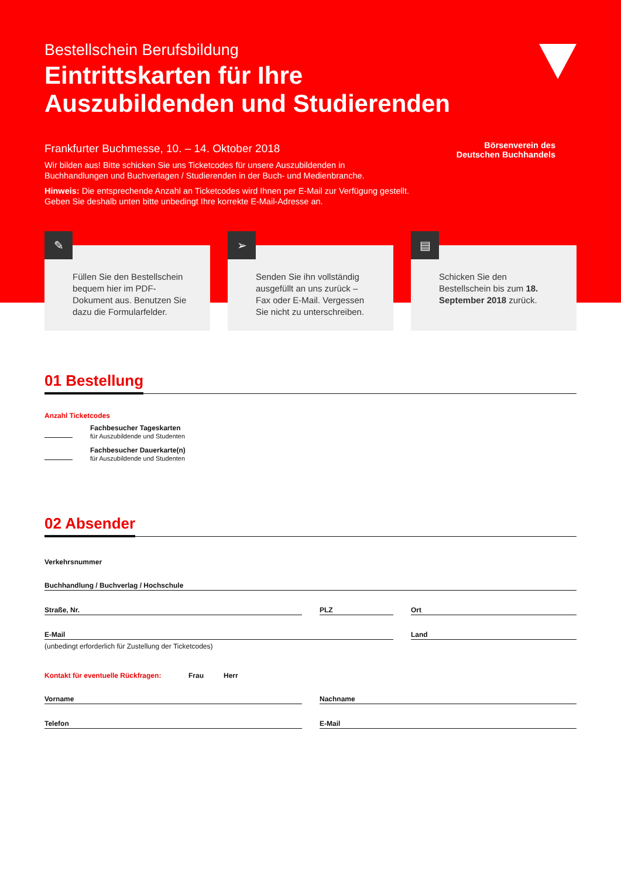Börsenverein des
Deutschen Buchhandels
Bestellschein Berufsbildung
Eintrittskarten für Ihre
Auszubildenden und Studierenden
Frankfurter Buchmesse, 10. – 14. Oktober 2018
Wir bilden aus! Bitte schicken Sie uns Ticketcodes für unsere Auszubildenden in Buchhandlungen und Buchverlagen / Studierenden in der Buch- und Medienbranche.
Hinweis: Die entsprechende Anzahl an Ticketcodes wird Ihnen per E-Mail zur Verfügung gestellt. Geben Sie deshalb unten bitte unbedingt Ihre korrekte E-Mail-Adresse an.
✎
Füllen Sie den Bestellschein bequem hier im PDF-Dokument aus. Benutzen Sie dazu die Formularfelder.
➢
Senden Sie ihn vollständig ausgefüllt an uns zurück – Fax oder E-Mail. Vergessen Sie nicht zu unterschreiben.
▤
Schicken Sie den Bestellschein bis zum 18. September 2018 zurück.
01 Bestellung
Anzahl Ticketcodes
Fachbesucher Tageskarten
für Auszubildende und Studenten
Fachbesucher Dauerkarte(n)
für Auszubildende und Studenten
02 Absender
Verkehrsnummer
Buchhandlung / Buchverlag / Hochschule
Straße, Nr. PLZ Ort
E-Mail
(unbedingt erforderlich für Zustellung der Ticketcodes)
Land
Kontakt für eventuelle Rückfragen: Frau Herr
Vorname Nachname
Telefon E-Mail